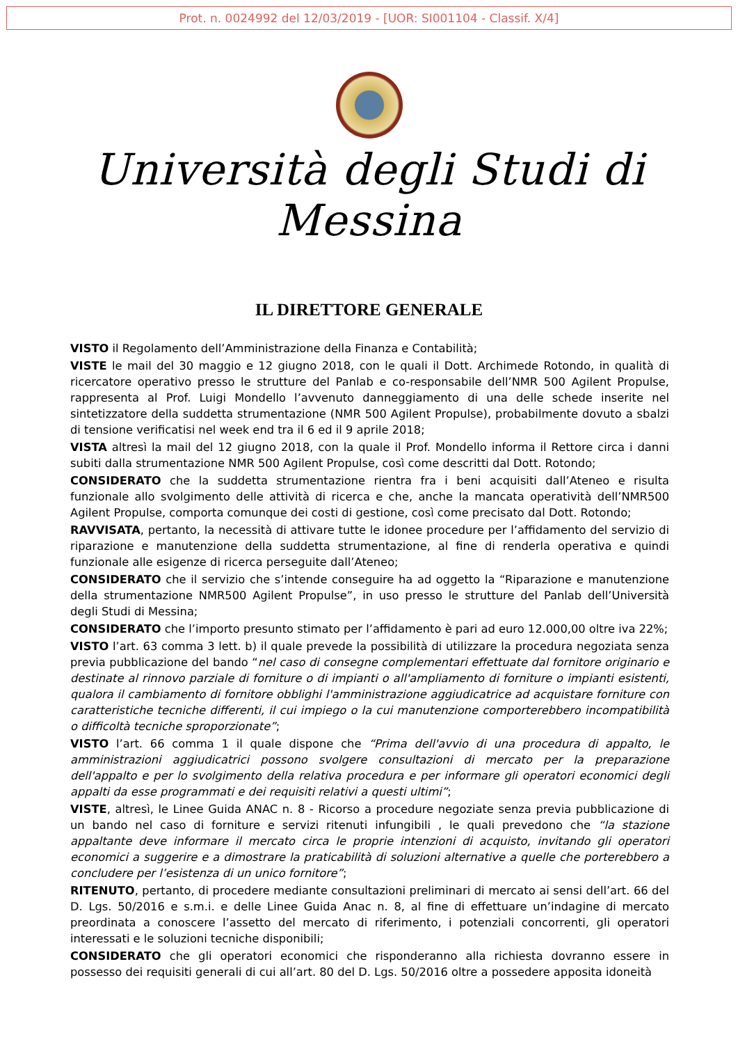Prot. n. 0024992 del 12/03/2019 - [UOR: SI001104 - Classif. X/4]
Università degli Studi di Messina
IL DIRETTORE GENERALE
VISTO il Regolamento dell’Amministrazione della Finanza e Contabilità;
VISTE le mail del 30 maggio e 12 giugno 2018, con le quali il Dott. Archimede Rotondo, in qualità di ricercatore operativo presso le strutture del Panlab e co-responsabile dell’NMR 500 Agilent Propulse, rappresenta al Prof. Luigi Mondello l’avvenuto danneggiamento di una delle schede inserite nel sintetizzatore della suddetta strumentazione (NMR 500 Agilent Propulse), probabilmente dovuto a sbalzi di tensione verificatisi nel week end tra il 6 ed il 9 aprile 2018;
VISTA altresì la mail del 12 giugno 2018, con la quale il Prof. Mondello informa il Rettore circa i danni subiti dalla strumentazione NMR 500 Agilent Propulse, così come descritti dal Dott. Rotondo;
CONSIDERATO che la suddetta strumentazione rientra fra i beni acquisiti dall’Ateneo e risulta funzionale allo svolgimento delle attività di ricerca e che, anche la mancata operatività dell’NMR500 Agilent Propulse, comporta comunque dei costi di gestione, così come precisato dal Dott. Rotondo;
RAVVISATA, pertanto, la necessità di attivare tutte le idonee procedure per l’affidamento del servizio di riparazione e manutenzione della suddetta strumentazione, al fine di renderla operativa e quindi funzionale alle esigenze di ricerca perseguite dall’Ateneo;
CONSIDERATO che il servizio che s’intende conseguire ha ad oggetto la “Riparazione e manutenzione della strumentazione NMR500 Agilent Propulse”, in uso presso le strutture del Panlab dell’Università degli Studi di Messina;
CONSIDERATO che l’importo presunto stimato per l’affidamento è pari ad euro 12.000,00 oltre iva 22%;
VISTO l’art. 63 comma 3 lett. b) il quale prevede la possibilità di utilizzare la procedura negoziata senza previa pubblicazione del bando “nel caso di consegne complementari effettuate dal fornitore originario e destinate al rinnovo parziale di forniture o di impianti o all'ampliamento di forniture o impianti esistenti, qualora il cambiamento di fornitore obblighi l'amministrazione aggiudicatrice ad acquistare forniture con caratteristiche tecniche differenti, il cui impiego o la cui manutenzione comporterebbero incompatibilità o difficoltà tecniche sproporzionate”;
VISTO l’art. 66 comma 1 il quale dispone che “Prima dell'avvio di una procedura di appalto, le amministrazioni aggiudicatrici possono svolgere consultazioni di mercato per la preparazione dell'appalto e per lo svolgimento della relativa procedura e per informare gli operatori economici degli appalti da esse programmati e dei requisiti relativi a questi ultimi”;
VISTE, altresì, le Linee Guida ANAC n. 8 - Ricorso a procedure negoziate senza previa pubblicazione di un bando nel caso di forniture e servizi ritenuti infungibili , le quali prevedono che “la stazione appaltante deve informare il mercato circa le proprie intenzioni di acquisto, invitando gli operatori economici a suggerire e a dimostrare la praticabilità di soluzioni alternative a quelle che porterebbero a concludere per l’esistenza di un unico fornitore”;
RITENUTO, pertanto, di procedere mediante consultazioni preliminari di mercato ai sensi dell’art. 66 del D. Lgs. 50/2016 e s.m.i. e delle Linee Guida Anac n. 8, al fine di effettuare un’indagine di mercato preordinata a conoscere l’assetto del mercato di riferimento, i potenziali concorrenti, gli operatori interessati e le soluzioni tecniche disponibili;
CONSIDERATO che gli operatori economici che risponderanno alla richiesta dovranno essere in possesso dei requisiti generali di cui all’art. 80 del D. Lgs. 50/2016 oltre a possedere apposita idoneità